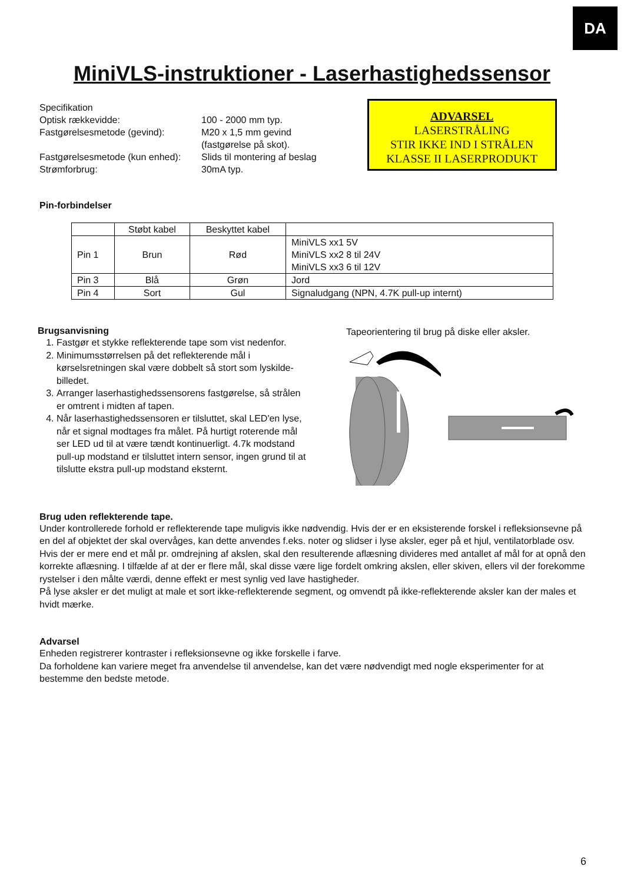DA
MiniVLS-instruktioner - Laserhastighedssensor
| Specifikation | |
| Optisk rækkevidde: | 100 - 2000 mm typ. |
| Fastgørelsesmetode (gevind): | M20 x 1,5 mm gevind (fastgørelse på skot). |
| Fastgørelsesmetode (kun enhed): | Slids til montering af beslag |
| Strømforbrug: | 30mA typ. |
ADVARSEL
LASERSTRÅLING
STIR IKKE IND I STRÅLEN
KLASSE II LASERPRODUKT
Pin-forbindelser
| | Støbt kabel | Beskyttet kabel | |
| Pin 1 | Brun | Rød | MiniVLS xx1 5V MiniVLS xx2 8 til 24V MiniVLS xx3 6 til 12V |
| Pin 3 | Blå | Grøn | Jord |
| Pin 4 | Sort | Gul | Signaludgang (NPN, 4.7K pull-up internt) |
Brugsanvisning
1. Fastgør et stykke reflekterende tape som vist nedenfor.
2. Minimumsstørrelsen på det reflekterende mål i kørselsretningen skal være dobbelt så stort som lyskilde-billedet.
3. Arranger laserhastighedssensorens fastgørelse, så strålen er omtrent i midten af tapen.
4. Når laserhastighedssensoren er tilsluttet, skal LED'en lyse, når et signal modtages fra målet. På hurtigt roterende mål ser LED ud til at være tændt kontinuerligt. 4.7k modstand pull-up modstand er tilsluttet intern sensor, ingen grund til at tilslutte ekstra pull-up modstand eksternt.
Tapeorientering til brug på diske eller aksler.
Brug uden reflekterende tape.
Under kontrollerede forhold er reflekterende tape muligvis ikke nødvendig. Hvis der er en eksisterende forskel i refleksionsevne på en del af objektet der skal overvåges, kan dette anvendes f.eks. noter og slidser i lyse aksler, eger på et hjul, ventilatorblade osv.
Hvis der er mere end et mål pr. omdrejning af akslen, skal den resulterende aflæsning divideres med antallet af mål for at opnå den korrekte aflæsning. I tilfælde af at der er flere mål, skal disse være lige fordelt omkring akslen, eller skiven, ellers vil der forekomme rystelser i den målte værdi, denne effekt er mest synlig ved lave hastigheder.
På lyse aksler er det muligt at male et sort ikke-reflekterende segment, og omvendt på ikke-reflekterende aksler kan der males et hvidt mærke.
Advarsel
Enheden registrerer kontraster i refleksionsevne og ikke forskelle i farve.
Da forholdene kan variere meget fra anvendelse til anvendelse, kan det være nødvendigt med nogle eksperimenter for at bestemme den bedste metode.
6